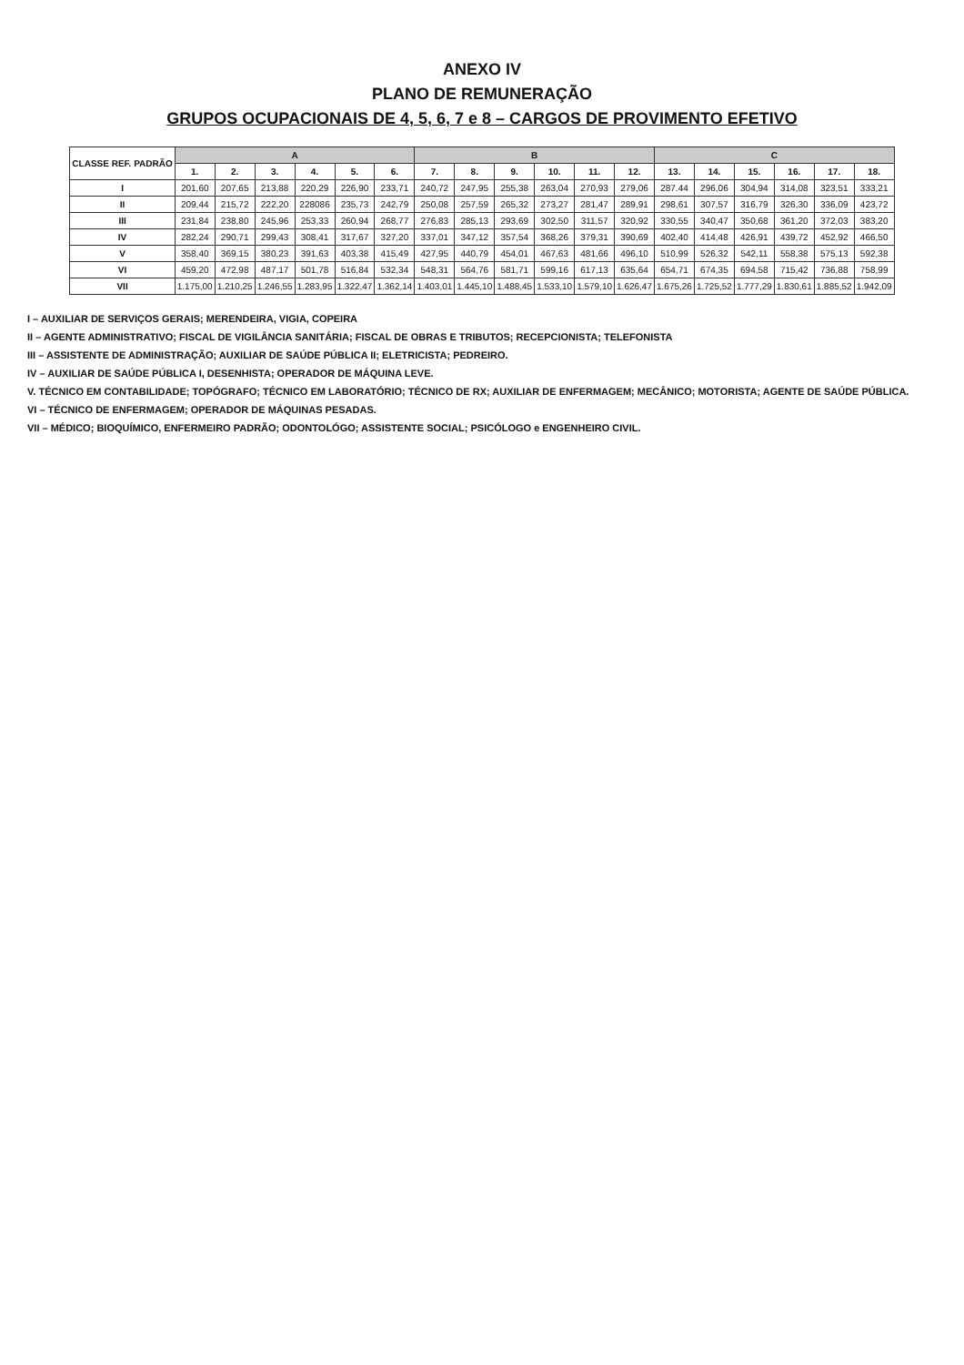ANEXO IV
PLANO DE REMUNERAÇÃO
GRUPOS OCUPACIONAIS DE 4, 5, 6, 7 e 8 – CARGOS DE PROVIMENTO EFETIVO
| CLASSE REF. PADRÃO | A | | | | | | B | | | | | | C | | | | | |
| --- | --- | --- | --- | --- | --- | --- | --- | --- | --- | --- | --- | --- | --- | --- | --- | --- | --- | --- |
| | 1. | 2. | 3. | 4. | 5. | 6. | 7. | 8. | 9. | 10. | 11. | 12. | 13. | 14. | 15. | 16. | 17. | 18. |
| I | 201,60 | 207,65 | 213,88 | 220,29 | 226,90 | 233,71 | 240,72 | 247,95 | 255,38 | 263,04 | 270,93 | 279,06 | 287.44 | 296,06 | 304,94 | 314,08 | 323,51 | 333,21 |
| II | 209,44 | 215,72 | 222,20 | 228086 | 235,73 | 242,79 | 250,08 | 257,59 | 265,32 | 273,27 | 281,47 | 289,91 | 298,61 | 307,57 | 316,79 | 326,30 | 336,09 | 423,72 |
| III | 231,84 | 238,80 | 245,96 | 253,33 | 260,94 | 268,77 | 276,83 | 285,13 | 293,69 | 302,50 | 311,57 | 320,92 | 330,55 | 340,47 | 350,68 | 361,20 | 372,03 | 383,20 |
| IV | 282,24 | 290,71 | 299,43 | 308,41 | 317,67 | 327,20 | 337,01 | 347,12 | 357,54 | 368,26 | 379,31 | 390,69 | 402,40 | 414,48 | 426,91 | 439,72 | 452,92 | 466,50 |
| V | 358,40 | 369,15 | 380,23 | 391,63 | 403,38 | 415,49 | 427,95 | 440,79 | 454,01 | 467,63 | 481,66 | 496,10 | 510,99 | 526,32 | 542,11 | 558,38 | 575,13 | 592,38 |
| VI | 459,20 | 472,98 | 487,17 | 501,78 | 516,84 | 532,34 | 548,31 | 564,76 | 581,71 | 599,16 | 617,13 | 635,64 | 654,71 | 674,35 | 694,58 | 715,42 | 736,88 | 758,99 |
| VII | 1.175,00 | 1.210,25 | 1.246,55 | 1.283,95 | 1.322,47 | 1.362,14 | 1.403,01 | 1.445,10 | 1.488,45 | 1.533,10 | 1.579,10 | 1.626,47 | 1.675,26 | 1.725,52 | 1.777,29 | 1.830,61 | 1.885,52 | 1.942,09 |
I – AUXILIAR DE SERVIÇOS GERAIS; MERENDEIRA, VIGIA, COPEIRA
II – AGENTE ADMINISTRATIVO; FISCAL DE VIGILÂNCIA SANITÁRIA; FISCAL DE OBRAS E TRIBUTOS; RECEPCIONISTA; TELEFONISTA
III – ASSISTENTE DE ADMINISTRAÇÃO; AUXILIAR DE SAÚDE PÚBLICA II; ELETRICISTA; PEDREIRO.
IV – AUXILIAR DE SAÚDE PÚBLICA I, DESENHISTA; OPERADOR DE MÁQUINA LEVE.
V. TÉCNICO EM CONTABILIDADE; TOPÓGRAFO; TÉCNICO EM LABORATÓRIO; TÉCNICO DE RX; AUXILIAR DE ENFERMAGEM; MECÂNICO; MOTORISTA; AGENTE DE SAÚDE PÚBLICA.
VI – TÉCNICO DE ENFERMAGEM; OPERADOR DE MÁQUINAS PESADAS.
VII – MÉDICO; BIOQUÍMICO, ENFERMEIRO PADRÃO; ODONTOLÓGO; ASSISTENTE SOCIAL; PSICÓLOGO e ENGENHEIRO CIVIL.